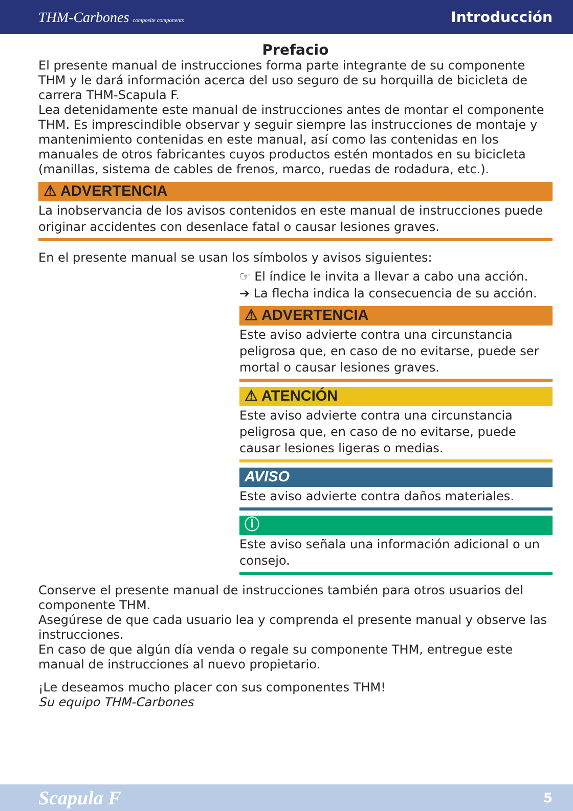THM-Carbones composite components Introducción
Prefacio
El presente manual de instrucciones forma parte integrante de su componente THM y le dará información acerca del uso seguro de su horquilla de bicicleta de carrera THM-Scapula F.
Lea detenidamente este manual de instrucciones antes de montar el componente THM. Es imprescindible observar y seguir siempre las instrucciones de montaje y mantenimiento contenidas en este manual, así como las contenidas en los manuales de otros fabricantes cuyos productos estén montados en su bicicleta (manillas, sistema de cables de frenos, marco, ruedas de rodadura, etc.).
⚠ ADVERTENCIA
La inobservancia de los avisos contenidos en este manual de instrucciones puede originar accidentes con desenlace fatal o causar lesiones graves.
En el presente manual se usan los símbolos y avisos siguientes:
☞ El índice le invita a llevar a cabo una acción.
➔ La flecha indica la consecuencia de su acción.
⚠ ADVERTENCIA
Este aviso advierte contra una circunstancia peligrosa que, en caso de no evitarse, puede ser mortal o causar lesiones graves.
⚠ ATENCIÓN
Este aviso advierte contra una circunstancia peligrosa que, en caso de no evitarse, puede causar lesiones ligeras o medias.
AVISO
Este aviso advierte contra daños materiales.
ⓘ
Este aviso señala una información adicional o un consejo.
Conserve el presente manual de instrucciones también para otros usuarios del componente THM.
Asegúrese de que cada usuario lea y comprenda el presente manual y observe las instrucciones.
En caso de que algún día venda o regale su componente THM, entregue este manual de instrucciones al nuevo propietario.
¡Le deseamos mucho placer con sus componentes THM!
Su equipo THM-Carbones
Scapula F 5